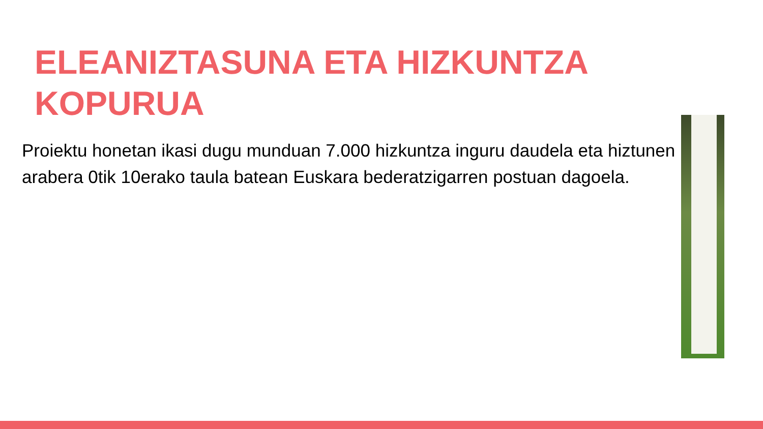ELEANIZTASUNA ETA HIZKUNTZA
KOPURUA
Proiektu honetan ikasi dugu munduan 7.000 hizkuntza inguru daudela eta hiztunen arabera 0tik 10erako taula batean Euskara bederatzigarren postuan dagoela.